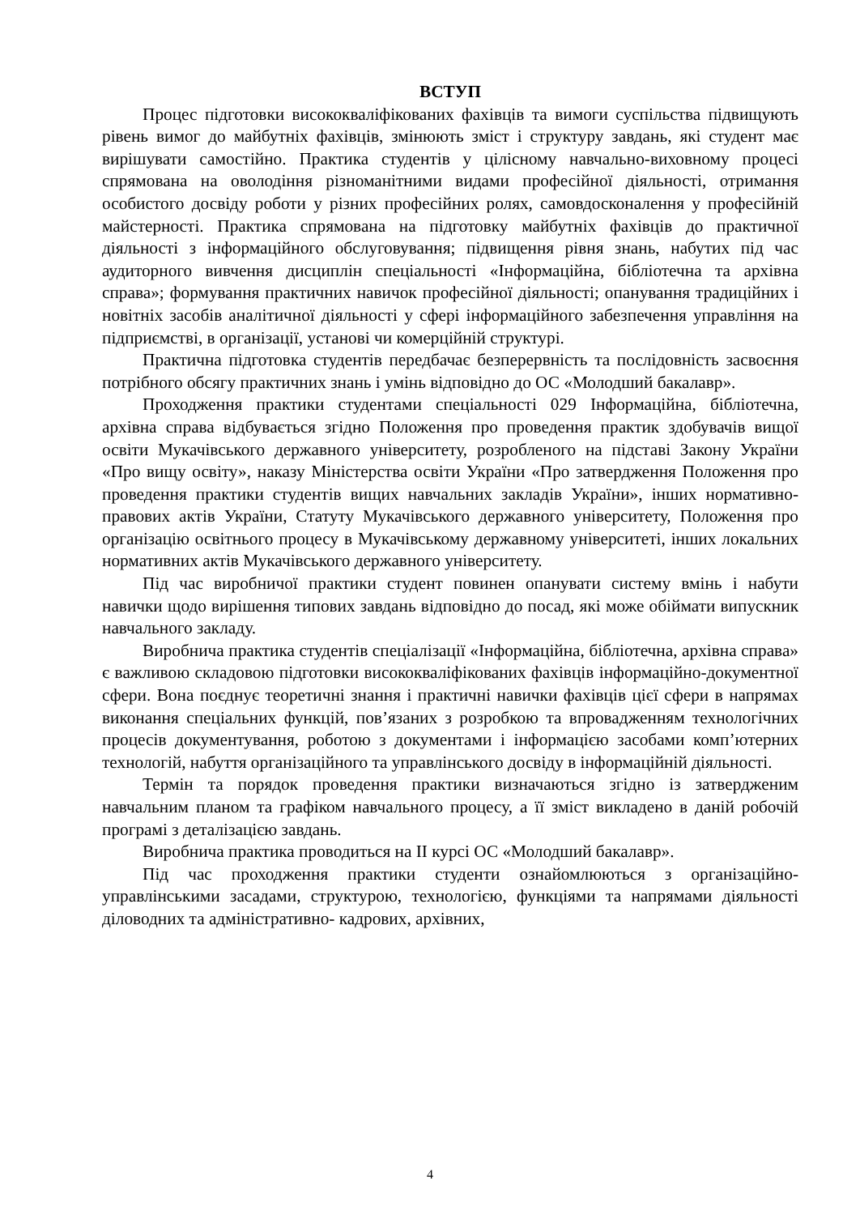ВСТУП
Процес підготовки висококваліфікованих фахівців та вимоги суспільства підвищують рівень вимог до майбутніх фахівців, змінюють зміст і структуру завдань, які студент має вирішувати самостійно. Практика студентів у цілісному навчально-виховному процесі спрямована на оволодіння різноманітними видами професійної діяльності, отримання особистого досвіду роботи у різних професійних ролях, самовдосконалення у професійній майстерності. Практика спрямована на підготовку майбутніх фахівців до практичної діяльності з інформаційного обслуговування; підвищення рівня знань, набутих під час аудиторного вивчення дисциплін спеціальності «Інформаційна, бібліотечна та архівна справа»; формування практичних навичок професійної діяльності; опанування традиційних і новітніх засобів аналітичної діяльності у сфері інформаційного забезпечення управління на підприємстві, в організації, установі чи комерційній структурі.
Практична підготовка студентів передбачає безперервність та послідовність засвоєння потрібного обсягу практичних знань і умінь відповідно до ОС «Молодший бакалавр».
Проходження практики студентами спеціальності 029 Інформаційна, бібліотечна, архівна справа відбувається згідно Положення про проведення практик здобувачів вищої освіти Мукачівського державного університету, розробленого на підставі Закону України «Про вищу освіту», наказу Міністерства освіти України «Про затвердження Положення про проведення практики студентів вищих навчальних закладів України», інших нормативно-правових актів України, Статуту Мукачівського державного університету, Положення про організацію освітнього процесу в Мукачівському державному університеті, інших локальних нормативних актів Мукачівського державного університету.
Під час виробничої практики студент повинен опанувати систему вмінь і набути навички щодо вирішення типових завдань відповідно до посад, які може обіймати випускник навчального закладу.
Виробнича практика студентів спеціалізації «Інформаційна, бібліотечна, архівна справа» є важливою складовою підготовки висококваліфікованих фахівців інформаційно-документної сфери. Вона поєднує теоретичні знання і практичні навички фахівців цієї сфери в напрямах виконання спеціальних функцій, пов’язаних з розробкою та впровадженням технологічних процесів документування, роботою з документами і інформацією засобами комп’ютерних технологій, набуття організаційного та управлінського досвіду в інформаційній діяльності.
Термін та порядок проведення практики визначаються згідно із затвердженим навчальним планом та графіком навчального процесу, а її зміст викладено в даній робочій програмі з деталізацією завдань.
Виробнича практика проводиться на ІІ курсі ОС «Молодший бакалавр».
Під час проходження практики студенти ознайомлюються з організаційно-управлінськими засадами, структурою, технологією, функціями та напрямами діяльності діловодних та адміністративно- кадрових, архівних,
4